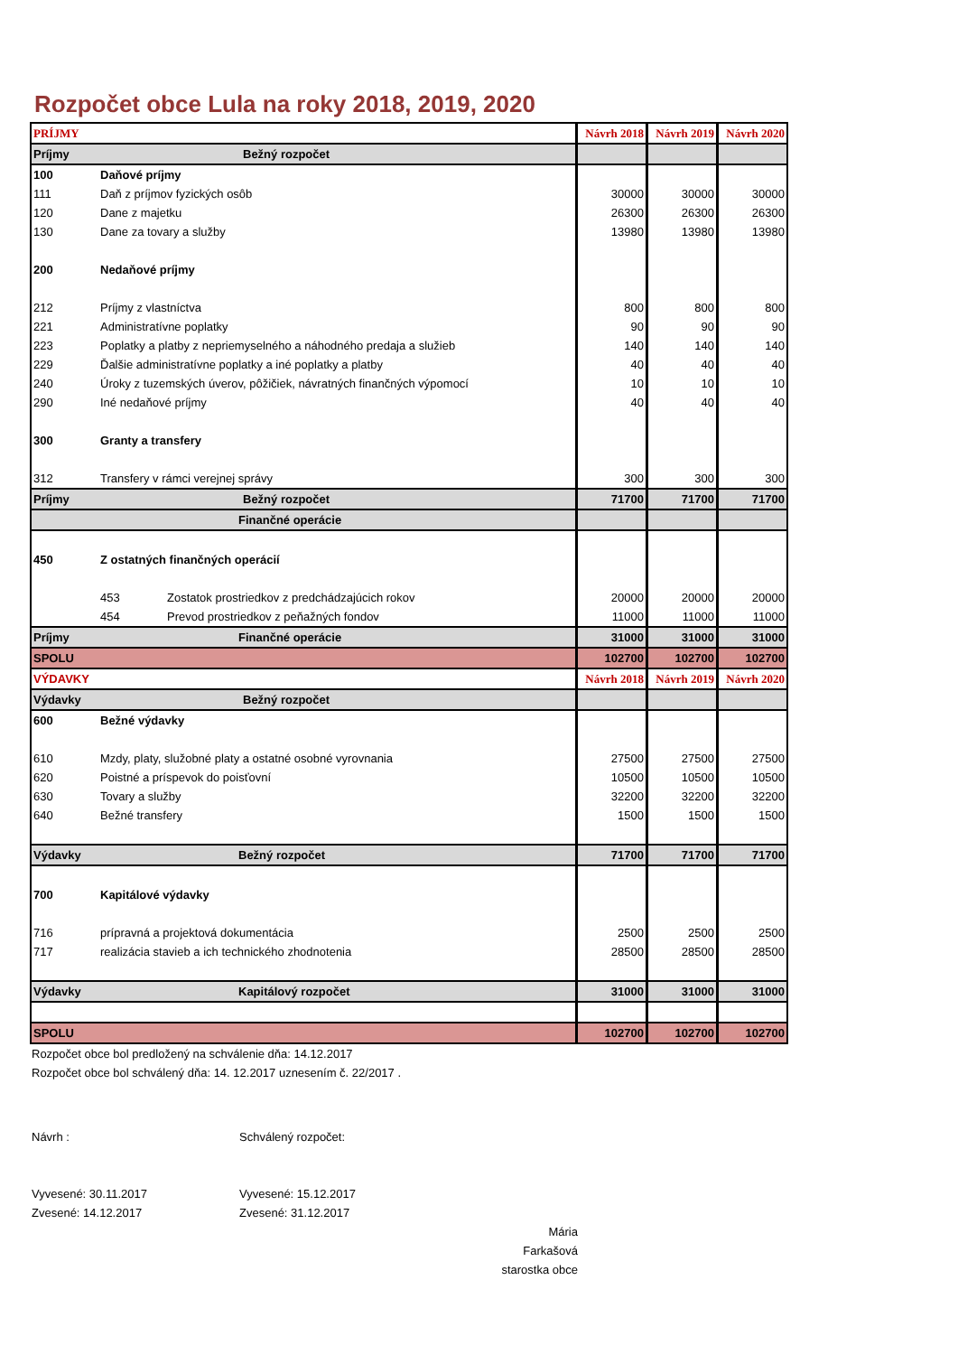Rozpočet obce Lula na roky 2018, 2019, 2020
| PRÍJMY | | | Návrh 2018 | Návrh 2019 | Návrh 2020 |
| Príjmy | Bežný rozpočet | | | | |
| 100 | Daňové príjmy | | | | |
| 111 | Daň z príjmov fyzických osôb | | 30000 | 30000 | 30000 |
| 120 | Dane z majetku | | 26300 | 26300 | 26300 |
| 130 | Dane za tovary a služby | | 13980 | 13980 | 13980 |
| 200 | Nedaňové príjmy | | | | |
| 212 | Príjmy z vlastníctva | | 800 | 800 | 800 |
| 221 | Administratívne poplatky | | 90 | 90 | 90 |
| 223 | Poplatky a platby z nepriemyselného a náhodného predaja a služieb | | 140 | 140 | 140 |
| 229 | Ďalšie administratívne poplatky a iné poplatky a platby | | 40 | 40 | 40 |
| 240 | Úroky z tuzemských úverov, pôžičiek, návratných finančných výpomocí | | 10 | 10 | 10 |
| 290 | Iné nedaňové príjmy | | 40 | 40 | 40 |
| 300 | Granty a transfery | | | | |
| 312 | Transfery v rámci verejnej správy | | 300 | 300 | 300 |
| Príjmy | Bežný rozpočet | | 71700 | 71700 | 71700 |
| | Finančné operácie | | | | |
| 450 | Z ostatných finančných operácií | | | | |
| | 453 | Zostatok prostriedkov z predchádzajúcich rokov | 20000 | 20000 | 20000 |
| | 454 | Prevod prostriedkov z peňažných fondov | 11000 | 11000 | 11000 |
| Príjmy | Finančné operácie | | 31000 | 31000 | 31000 |
| SPOLU | | | 102700 | 102700 | 102700 |
| VÝDAVKY | | | Návrh 2018 | Návrh 2019 | Návrh 2020 |
| Výdavky | Bežný rozpočet | | | | |
| 600 | Bežné výdavky | | | | |
| 610 | Mzdy, platy, služobné platy a ostatné osobné vyrovnania | | 27500 | 27500 | 27500 |
| 620 | Poistné a príspevok do poisťovní | | 10500 | 10500 | 10500 |
| 630 | Tovary a služby | | 32200 | 32200 | 32200 |
| 640 | Bežné transfery | | 1500 | 1500 | 1500 |
| Výdavky | Bežný rozpočet | | 71700 | 71700 | 71700 |
| 700 | Kapitálové výdavky | | | | |
| 716 | prípravná a projektová dokumentácia | | 2500 | 2500 | 2500 |
| 717 | realizácia stavieb a ich technického zhodnotenia | | 28500 | 28500 | 28500 |
| Výdavky | Kapitálový rozpočet | | 31000 | 31000 | 31000 |
| SPOLU | | | 102700 | 102700 | 102700 |
Rozpočet obce bol predložený na schválenie dňa: 14.12.2017
Rozpočet obce bol schválený dňa: 14. 12.2017 uznesením č. 22/2017 .
Návrh :
Vyvesené: 30.11.2017
Zvesené: 14.12.2017
Schválený rozpočet:
Vyvesené: 15.12.2017
Zvesené: 31.12.2017
Mária Farkašová
starostka obce